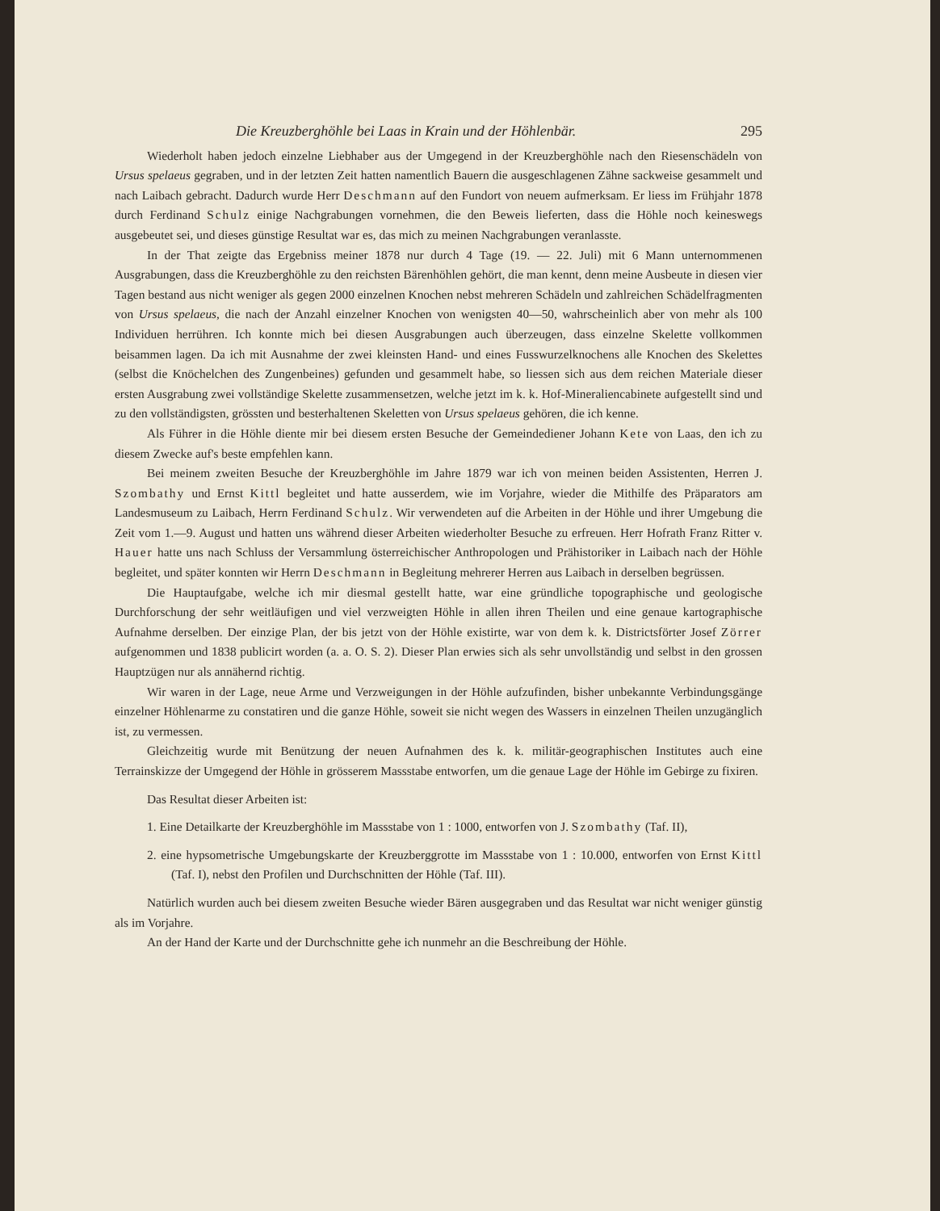Die Kreuzberghöhle bei Laas in Krain und der Höhlenbär. 295
Wiederholt haben jedoch einzelne Liebhaber aus der Umgegend in der Kreuzberghöhle nach den Riesenschädeln von Ursus spelaeus gegraben, und in der letzten Zeit hatten namentlich Bauern die ausgeschlagenen Zähne sackweise gesammelt und nach Laibach gebracht. Dadurch wurde Herr Deschmann auf den Fundort von neuem aufmerksam. Er liess im Frühjahr 1878 durch Ferdinand Schulz einige Nachgrabungen vornehmen, die den Beweis lieferten, dass die Höhle noch keineswegs ausgebeutet sei, und dieses günstige Resultat war es, das mich zu meinen Nachgrabungen veranlasste.
In der That zeigte das Ergebniss meiner 1878 nur durch 4 Tage (19. — 22. Juli) mit 6 Mann unternommenen Ausgrabungen, dass die Kreuzberghöhle zu den reichsten Bärenhöhlen gehört, die man kennt, denn meine Ausbeute in diesen vier Tagen bestand aus nicht weniger als gegen 2000 einzelnen Knochen nebst mehreren Schädeln und zahlreichen Schädelfragmenten von Ursus spelaeus, die nach der Anzahl einzelner Knochen von wenigsten 40—50, wahrscheinlich aber von mehr als 100 Individuen herrühren. Ich konnte mich bei diesen Ausgrabungen auch überzeugen, dass einzelne Skelette vollkommen beisammen lagen. Da ich mit Ausnahme der zwei kleinsten Hand- und eines Fusswurzelknochens alle Knochen des Skelettes (selbst die Knöchelchen des Zungenbeines) gefunden und gesammelt habe, so liessen sich aus dem reichen Materiale dieser ersten Ausgrabung zwei vollständige Skelette zusammensetzen, welche jetzt im k. k. Hof-Mineraliencabinete aufgestellt sind und zu den vollständigsten, grössten und besterhaltenen Skeletten von Ursus spelaeus gehören, die ich kenne.
Als Führer in die Höhle diente mir bei diesem ersten Besuche der Gemeindediener Johann Kete von Laas, den ich zu diesem Zwecke auf's beste empfehlen kann.
Bei meinem zweiten Besuche der Kreuzberghöhle im Jahre 1879 war ich von meinen beiden Assistenten, Herren J. Szombathy und Ernst Kittl begleitet und hatte ausserdem, wie im Vorjahre, wieder die Mithilfe des Präparators am Landesmuseum zu Laibach, Herrn Ferdinand Schulz. Wir verwendeten auf die Arbeiten in der Höhle und ihrer Umgebung die Zeit vom 1.—9. August und hatten uns während dieser Arbeiten wiederholter Besuche zu erfreuen. Herr Hofrath Franz Ritter v. Hauer hatte uns nach Schluss der Versammlung österreichischer Anthropologen und Prähistoriker in Laibach nach der Höhle begleitet, und später konnten wir Herrn Deschmann in Begleitung mehrerer Herren aus Laibach in derselben begrüssen.
Die Hauptaufgabe, welche ich mir diesmal gestellt hatte, war eine gründliche topographische und geologische Durchforschung der sehr weitläufigen und viel verzweigten Höhle in allen ihren Theilen und eine genaue kartographische Aufnahme derselben. Der einzige Plan, der bis jetzt von der Höhle existirte, war von dem k. k. Districtsförter Josef Zörrer aufgenommen und 1838 publicirt worden (a. a. O. S. 2). Dieser Plan erwies sich als sehr unvollständig und selbst in den grossen Hauptzügen nur als annähernd richtig.
Wir waren in der Lage, neue Arme und Verzweigungen in der Höhle aufzufinden, bisher unbekannte Verbindungsgänge einzelner Höhlenarme zu constatiren und die ganze Höhle, soweit sie nicht wegen des Wassers in einzelnen Theilen unzugänglich ist, zu vermessen.
Gleichzeitig wurde mit Benützung der neuen Aufnahmen des k. k. militär-geographischen Institutes auch eine Terrainskizze der Umgegend der Höhle in grösserem Massstabe entworfen, um die genaue Lage der Höhle im Gebirge zu fixiren.
Das Resultat dieser Arbeiten ist:
1. Eine Detailkarte der Kreuzberghöhle im Massstabe von 1 : 1000, entworfen von J. Szombathy (Taf. II),
2. eine hypsometrische Umgebungskarte der Kreuzberggrotte im Massstabe von 1 : 10.000, entworfen von Ernst Kittl (Taf. I), nebst den Profilen und Durchschnitten der Höhle (Taf. III).
Natürlich wurden auch bei diesem zweiten Besuche wieder Bären ausgegraben und das Resultat war nicht weniger günstig als im Vorjahre.
An der Hand der Karte und der Durchschnitte gehe ich nunmehr an die Beschreibung der Höhle.